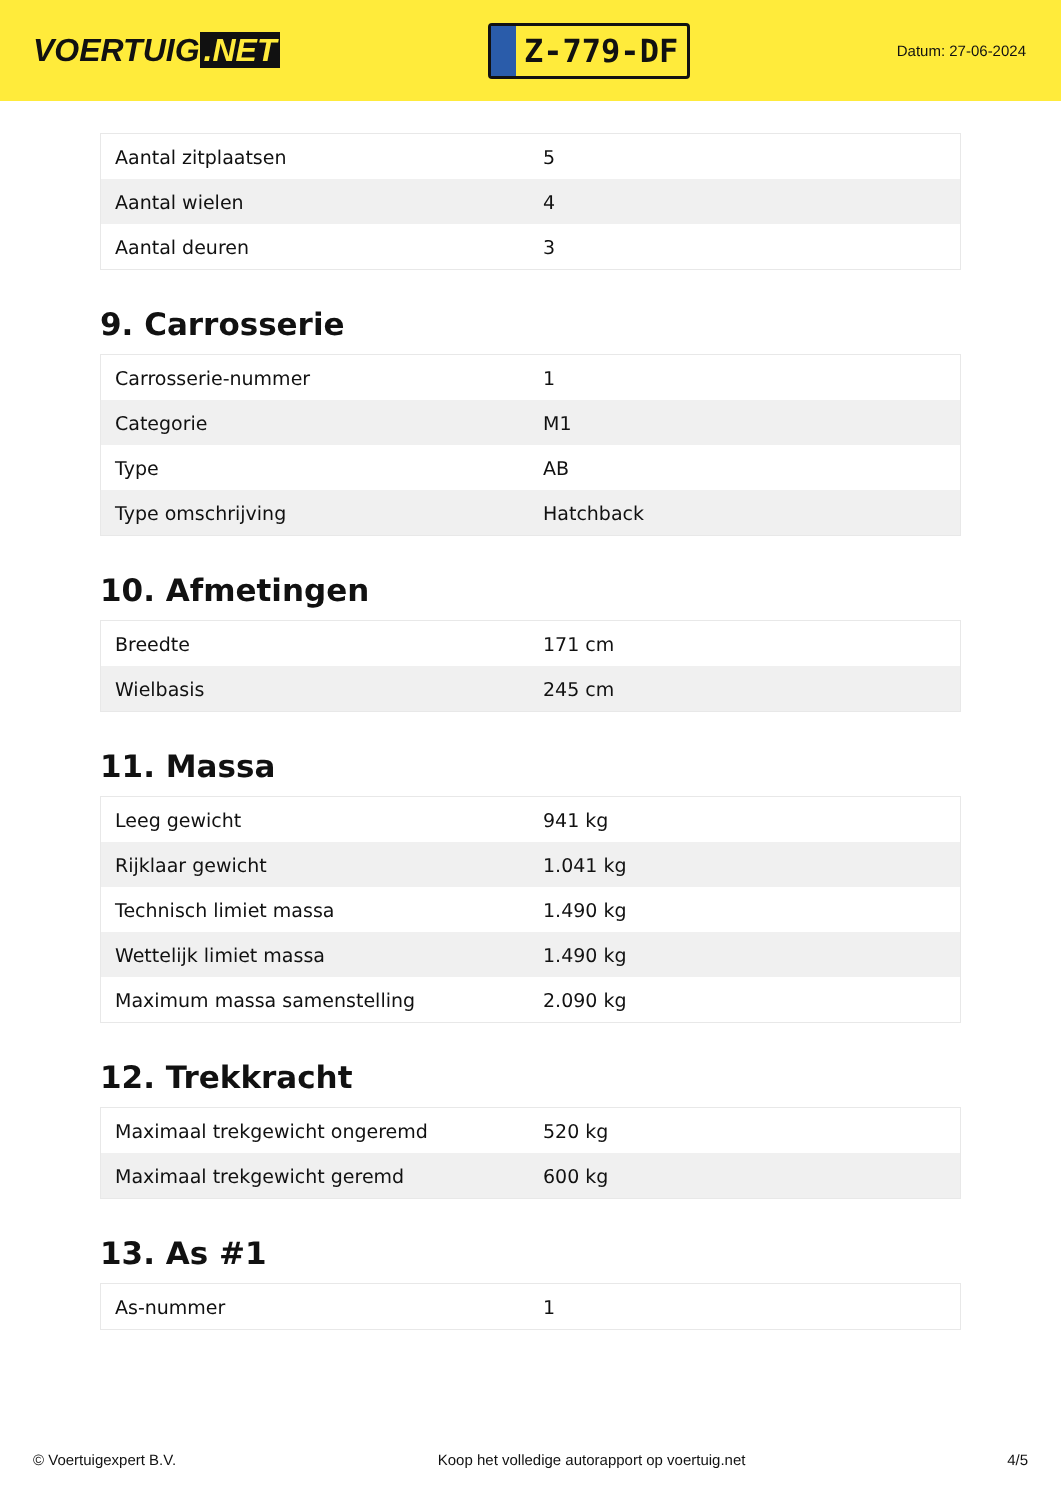VOERTUIG.NET
Z-779-DF
Datum: 27-06-2024
| Aantal zitplaatsen | 5 |
| Aantal wielen | 4 |
| Aantal deuren | 3 |
9. Carrosserie
| Carrosserie-nummer | 1 |
| Categorie | M1 |
| Type | AB |
| Type omschrijving | Hatchback |
10. Afmetingen
| Breedte | 171 cm |
| Wielbasis | 245 cm |
11. Massa
| Leeg gewicht | 941 kg |
| Rijklaar gewicht | 1.041 kg |
| Technisch limiet massa | 1.490 kg |
| Wettelijk limiet massa | 1.490 kg |
| Maximum massa samenstelling | 2.090 kg |
12. Trekkracht
| Maximaal trekgewicht ongeremd | 520 kg |
| Maximaal trekgewicht geremd | 600 kg |
13. As #1
| As-nummer | 1 |
© Voertuigexpert B.V. Koop het volledige autorapport op voertuig.net 4/5